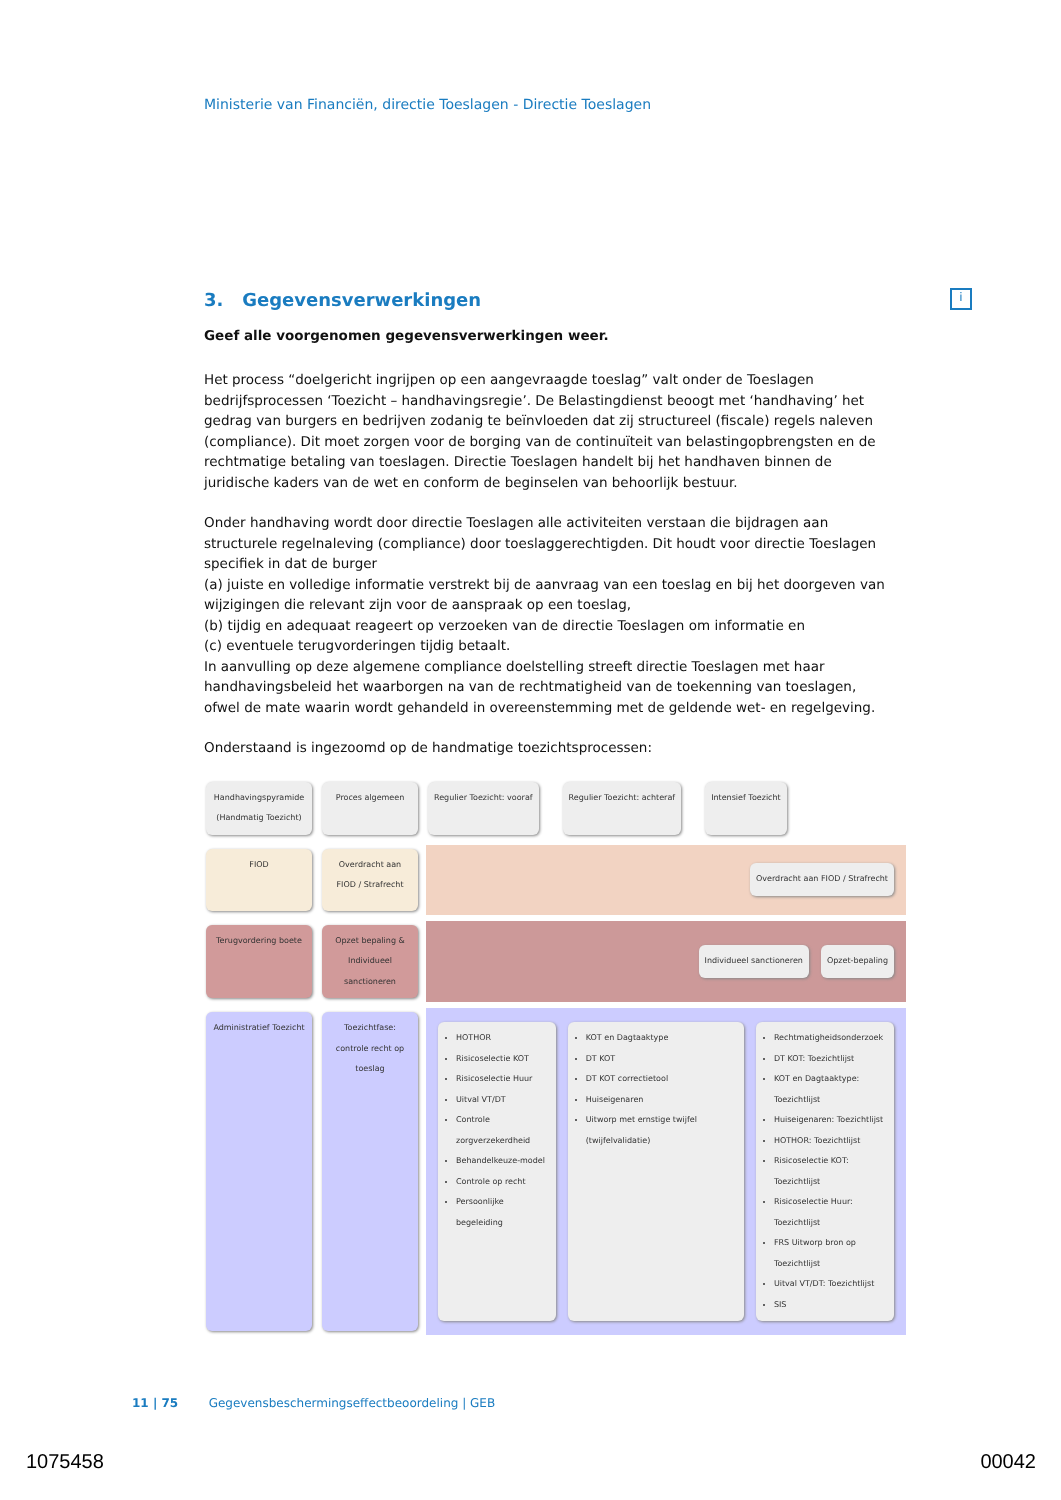Ministerie van Financiën, directie Toeslagen - Directie Toeslagen
i
3. Gegevensverwerkingen
Geef alle voorgenomen gegevensverwerkingen weer.
Het process “doelgericht ingrijpen op een aangevraagde toeslag” valt onder de Toeslagen bedrijfsprocessen ‘Toezicht – handhavingsregie’. De Belastingdienst beoogt met ‘handhaving’ het gedrag van burgers en bedrijven zodanig te beïnvloeden dat zij structureel (fiscale) regels naleven (compliance). Dit moet zorgen voor de borging van de continuïteit van belastingopbrengsten en de rechtmatige betaling van toeslagen. Directie Toeslagen handelt bij het handhaven binnen de juridische kaders van de wet en conform de beginselen van behoorlijk bestuur.
Onder handhaving wordt door directie Toeslagen alle activiteiten verstaan die bijdragen aan structurele regelnaleving (compliance) door toeslaggerechtigden. Dit houdt voor directie Toeslagen specifiek in dat de burger
(a) juiste en volledige informatie verstrekt bij de aanvraag van een toeslag en bij het doorgeven van wijzigingen die relevant zijn voor de aanspraak op een toeslag,
(b) tijdig en adequaat reageert op verzoeken van de directie Toeslagen om informatie en
(c) eventuele terugvorderingen tijdig betaalt.
In aanvulling op deze algemene compliance doelstelling streeft directie Toeslagen met haar handhavingsbeleid het waarborgen na van de rechtmatigheid van de toekenning van toeslagen, ofwel de mate waarin wordt gehandeld in overeenstemming met de geldende wet- en regelgeving.
Onderstaand is ingezoomd op de handmatige toezichtsprocessen:
Handhavingspyramide (Handmatig Toezicht)
Proces algemeen
Regulier Toezicht: vooraf Regulier Toezicht: achteraf Intensief Toezicht
FIOD
Overdracht aan FIOD / Strafrecht
Overdracht aan FIOD / Strafrecht
Terugvordering boete
Opzet bepaling & Individueel sanctioneren
Individueel sanctioneren Opzet-bepaling
Administratief Toezicht
Toezichtfase: controle recht op toeslag
HOTHOR
Risicoselectie KOT
Risicoselectie Huur
Uitval VT/DT
Controle zorgverzekerdheid
Behandelkeuze-model
Controle op recht
Persoonlijke begeleiding
KOT en Dagtaaktype
DT KOT
DT KOT correctietool
Huiseigenaren
Uitworp met ernstige twijfel (twijfelvalidatie)
Rechtmatigheidsonderzoek
DT KOT: Toezichtlijst
KOT en Dagtaaktype: Toezichtlijst
Huiseigenaren: Toezichtlijst
HOTHOR: Toezichtlijst
Risicoselectie KOT: Toezichtlijst
Risicoselectie Huur: Toezichtlijst
FRS Uitworp bron op Toezichtlijst
Uitval VT/DT: Toezichtlijst
SIS
11 | 75 Gegevensbeschermingseffectbeoordeling | GEB
1075458 00042